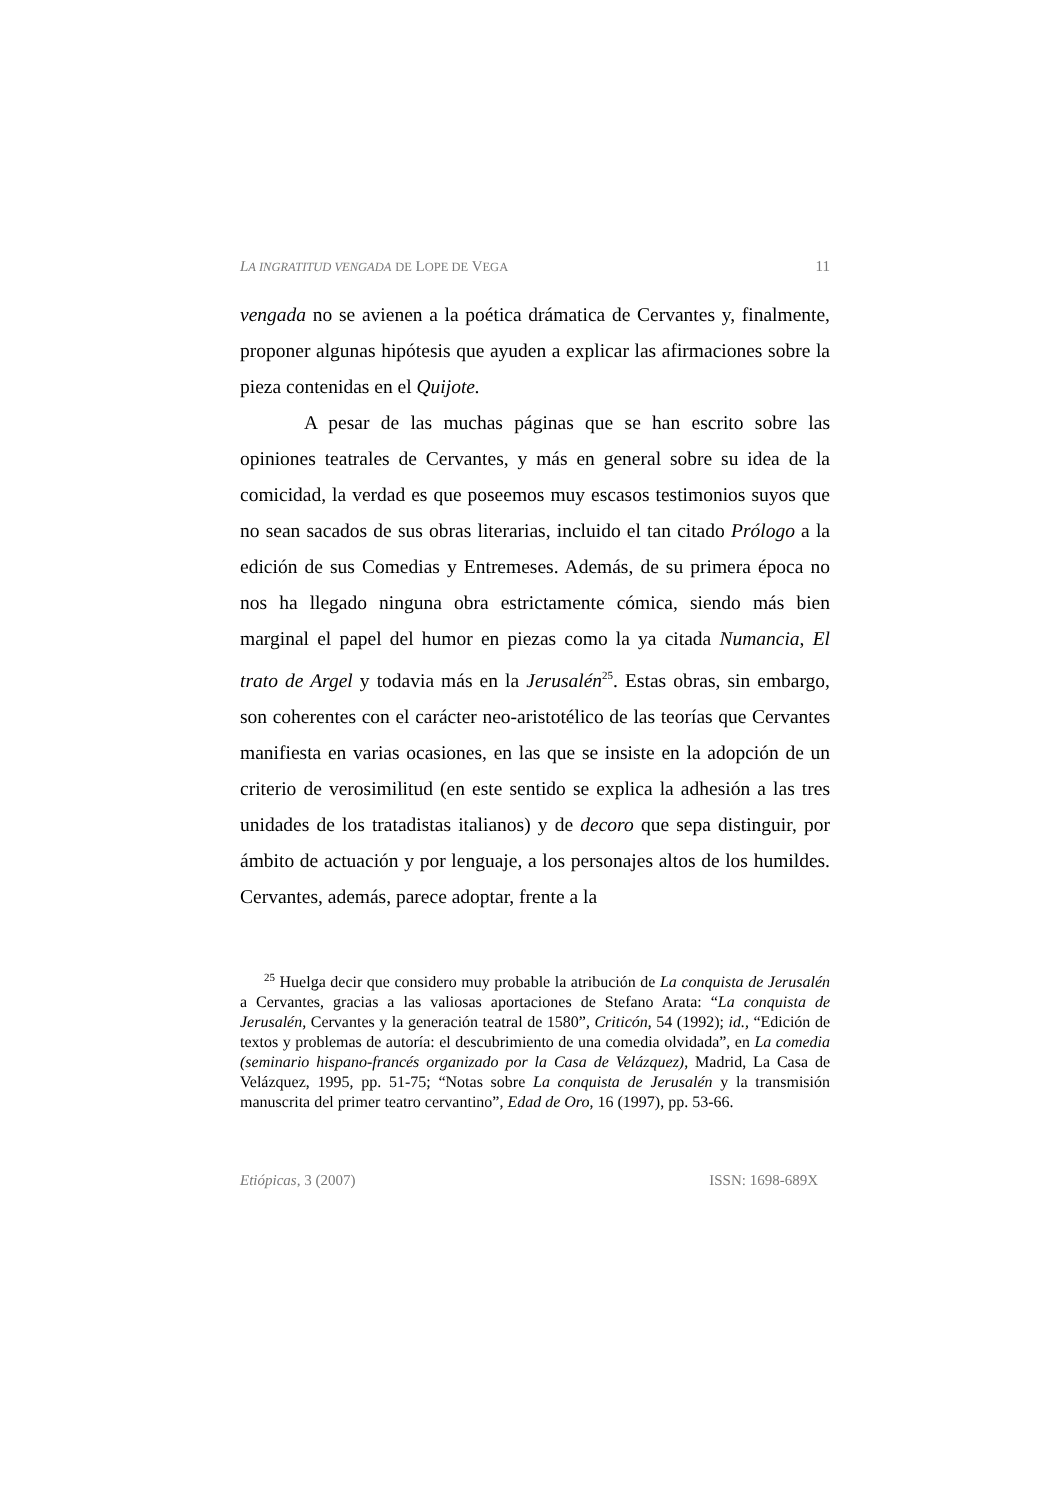LA INGRATITUD VENGADA DE LOPE DE VEGA 11
vengada no se avienen a la poética drámatica de Cervantes y, finalmente, proponer algunas hipótesis que ayuden a explicar las afirmaciones sobre la pieza contenidas en el Quijote.
A pesar de las muchas páginas que se han escrito sobre las opiniones teatrales de Cervantes, y más en general sobre su idea de la comicidad, la verdad es que poseemos muy escasos testimonios suyos que no sean sacados de sus obras literarias, incluido el tan citado Prólogo a la edición de sus Comedias y Entremeses. Además, de su primera época no nos ha llegado ninguna obra estrictamente cómica, siendo más bien marginal el papel del humor en piezas como la ya citada Numancia, El trato de Argel y todavia más en la Jerusalén<sup>25</sup>. Estas obras, sin embargo, son coherentes con el carácter neo-aristotélico de las teorías que Cervantes manifiesta en varias ocasiones, en las que se insiste en la adopción de un criterio de verosimilitud (en este sentido se explica la adhesión a las tres unidades de los tratadistas italianos) y de decoro que sepa distinguir, por ámbito de actuación y por lenguaje, a los personajes altos de los humildes. Cervantes, además, parece adoptar, frente a la
<sup>25</sup> Huelga decir que considero muy probable la atribución de La conquista de Jerusalén a Cervantes, gracias a las valiosas aportaciones de Stefano Arata: “La conquista de Jerusalén, Cervantes y la generación teatral de 1580”, Criticón, 54 (1992); id., “Edición de textos y problemas de autoría: el descubrimiento de una comedia olvidada”, en La comedia (seminario hispano-francés organizado por la Casa de Velázquez), Madrid, La Casa de Velázquez, 1995, pp. 51-75; “Notas sobre La conquista de Jerusalén y la transmisión manuscrita del primer teatro cervantino”, Edad de Oro, 16 (1997), pp. 53-66.
Etiópicas, 3 (2007) ISSN: 1698-689X